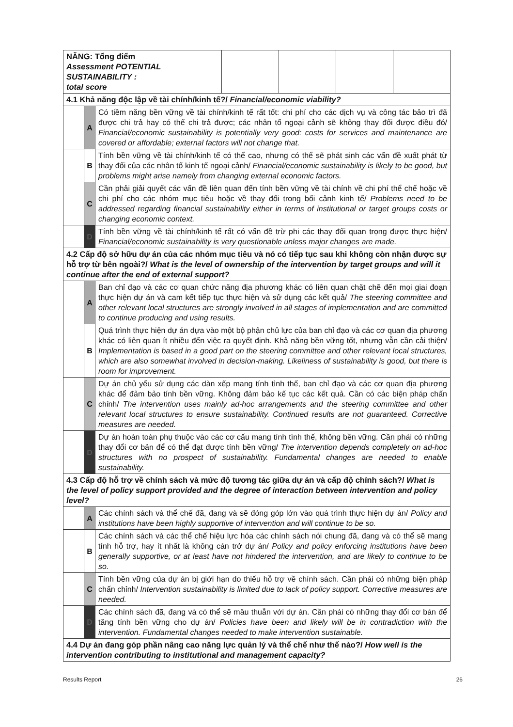| NĂNG: Tổng điểm Assessment POTENTIAL SUSTAINABILITY : total score | | | | | | |
| 4.1 Khả năng độc lập về tài chính/kinh tế?/ Financial/economic viability? | | | | | | |
| | A | Có tiềm năng bền vững về tài chính/kinh tế rất tốt: chi phí cho các dịch vụ và công tác bảo trì đã được chi trả hay có thể chi trả được; các nhân tố ngoại cảnh sẽ không thay đổi được điều đó/ Financial/economic sustainability is potentially very good: costs for services and maintenance are covered or affordable; external factors will not change that. | | | | |
| | B | Tính bền vững về tài chính/kinh tế có thể cao, nhưng có thể sẽ phát sinh các vấn đề xuất phát từ thay đổi của các nhân tố kinh tế ngoại cảnh/ Financial/economic sustainability is likely to be good, but problems might arise namely from changing external economic factors. | | | | |
| | C | Cần phải giải quyết các vấn đề liên quan đến tính bền vững về tài chính về chi phí thể chế hoặc về chi phí cho các nhóm mục tiêu hoặc về thay đổi trong bối cảnh kinh tế/ Problems need to be addressed regarding financial sustainability either in terms of institutional or target groups costs or changing economic context. | | | | |
| | D | Tính bền vững về tài chính/kinh tế rất có vấn đề trừ phi các thay đổi quan trọng được thực hiện/ Financial/economic sustainability is very questionable unless major changes are made. | | | | |
| 4.2 Cấp độ sở hữu dự án của các nhóm mục tiêu và nó có tiếp tục sau khi không còn nhận được sự hỗ trợ từ bên ngoài?/ What is the level of ownership of the intervention by target groups and will it continue after the end of external support? | | | | | | |
| | A | Ban chỉ đạo và các cơ quan chức năng địa phương khác có liên quan chặt chẽ đến mọi giai đoạn thực hiện dự án và cam kết tiếp tục thực hiện và sử dụng các kết quả/ The steering committee and other relevant local structures are strongly involved in all stages of implementation and are committed to continue producing and using results. | | | | |
| | B | Quá trình thực hiện dự án dựa vào một bộ phận chủ lực của ban chỉ đạo và các cơ quan địa phương khác có liên quan ít nhiều đến việc ra quyết định. Khả năng bền vững tốt, nhưng vẫn cần cải thiện/ Implementation is based in a good part on the steering committee and other relevant local structures, which are also somewhat involved in decision-making. Likeliness of sustainability is good, but there is room for improvement. | | | | |
| | C | Dự án chủ yếu sử dụng các dàn xếp mang tính tình thế, ban chỉ đạo và các cơ quan địa phương khác để đảm bảo tính bền vững. Không đảm bảo kế tục các kết quả. Cần có các biện pháp chấn chỉnh/ The intervention uses mainly ad-hoc arrangements and the steering committee and other relevant local structures to ensure sustainability. Continued results are not guaranteed. Corrective measures are needed. | | | | |
| | D | Dự án hoàn toàn phụ thuộc vào các cơ cấu mang tính tình thế, không bền vững. Cần phải có những thay đổi cơ bản để có thể đạt được tính bền vững/ The intervention depends completely on ad-hoc structures with no prospect of sustainability. Fundamental changes are needed to enable sustainability. | | | | |
| 4.3 Cấp độ hỗ trợ về chính sách và mức độ tương tác giữa dự án và cấp độ chính sách?/ What is the level of policy support provided and the degree of interaction between intervention and policy level? | | | | | | |
| | A | Các chính sách và thể chế đã, đang và sẽ đóng góp lớn vào quá trình thực hiện dự án/ Policy and institutions have been highly supportive of intervention and will continue to be so. | | | | |
| | B | Các chính sách và các thể chế hiệu lực hóa các chính sách nói chung đã, đang và có thể sẽ mang tính hỗ trợ, hay ít nhất là không cản trở dự án/ Policy and policy enforcing institutions have been generally supportive, or at least have not hindered the intervention, and are likely to continue to be so. | | | | |
| | C | Tính bền vững của dự án bị giới hạn do thiếu hỗ trợ về chính sách. Cần phải có những biện pháp chấn chỉnh/ Intervention sustainability is limited due to lack of policy support. Corrective measures are needed. | | | | |
| | D | Các chính sách đã, đang và có thể sẽ mâu thuẫn với dự án. Cần phải có những thay đổi cơ bản để tăng tính bền vững cho dự án/ Policies have been and likely will be in contradiction with the intervention. Fundamental changes needed to make intervention sustainable. | | | | |
| 4.4 Dự án đang góp phần nâng cao năng lực quản lý và thể chế như thế nào?/ How well is the intervention contributing to institutional and management capacity? | | | | | | |
Results Report 26